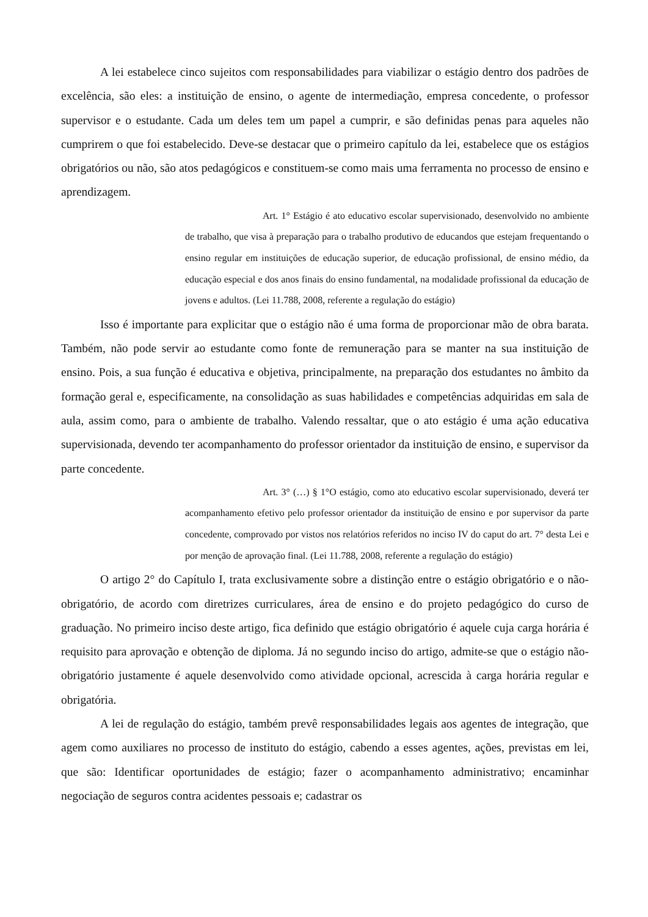A lei estabelece cinco sujeitos com responsabilidades para viabilizar o estágio dentro dos padrões de excelência, são eles: a instituição de ensino, o agente de intermediação, empresa concedente, o professor supervisor e o estudante. Cada um deles tem um papel a cumprir, e são definidas penas para aqueles não cumprirem o que foi estabelecido. Deve-se destacar que o primeiro capítulo da lei, estabelece que os estágios obrigatórios ou não, são atos pedagógicos e constituem-se como mais uma ferramenta no processo de ensino e aprendizagem.
Art. 1° Estágio é ato educativo escolar supervisionado, desenvolvido no ambiente de trabalho, que visa à preparação para o trabalho produtivo de educandos que estejam frequentando o ensino regular em instituições de educação superior, de educação profissional, de ensino médio, da educação especial e dos anos finais do ensino fundamental, na modalidade profissional da educação de jovens e adultos. (Lei 11.788, 2008, referente a regulação do estágio)
Isso é importante para explicitar que o estágio não é uma forma de proporcionar mão de obra barata. Também, não pode servir ao estudante como fonte de remuneração para se manter na sua instituição de ensino. Pois, a sua função é educativa e objetiva, principalmente, na preparação dos estudantes no âmbito da formação geral e, especificamente, na consolidação as suas habilidades e competências adquiridas em sala de aula, assim como, para o ambiente de trabalho. Valendo ressaltar, que o ato estágio é uma ação educativa supervisionada, devendo ter acompanhamento do professor orientador da instituição de ensino, e supervisor da parte concedente.
Art. 3° (…) § 1°O estágio, como ato educativo escolar supervisionado, deverá ter acompanhamento efetivo pelo professor orientador da instituição de ensino e por supervisor da parte concedente, comprovado por vistos nos relatórios referidos no inciso IV do caput do art. 7° desta Lei e por menção de aprovação final. (Lei 11.788, 2008, referente a regulação do estágio)
O artigo 2° do Capítulo I, trata exclusivamente sobre a distinção entre o estágio obrigatório e o não-obrigatório, de acordo com diretrizes curriculares, área de ensino e do projeto pedagógico do curso de graduação. No primeiro inciso deste artigo, fica definido que estágio obrigatório é aquele cuja carga horária é requisito para aprovação e obtenção de diploma. Já no segundo inciso do artigo, admite-se que o estágio não-obrigatório justamente é aquele desenvolvido como atividade opcional, acrescida à carga horária regular e obrigatória.
A lei de regulação do estágio, também prevê responsabilidades legais aos agentes de integração, que agem como auxiliares no processo de instituto do estágio, cabendo a esses agentes, ações, previstas em lei, que são: Identificar oportunidades de estágio; fazer o acompanhamento administrativo; encaminhar negociação de seguros contra acidentes pessoais e; cadastrar os